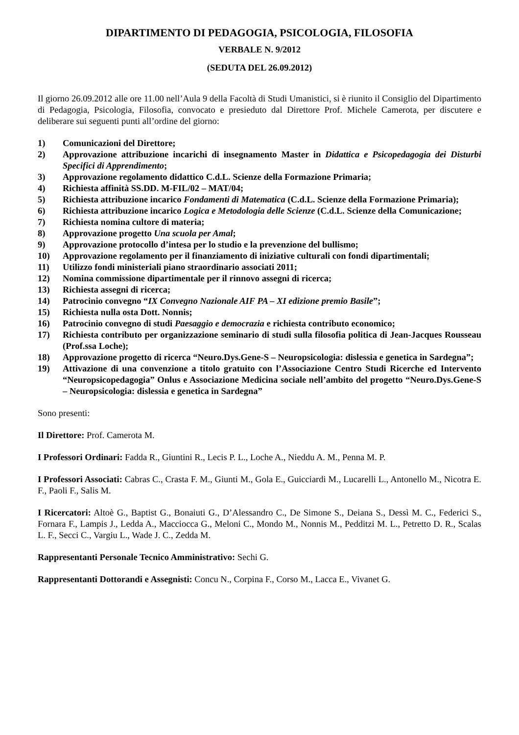DIPARTIMENTO DI PEDAGOGIA, PSICOLOGIA, FILOSOFIA
VERBALE N. 9/2012
(SEDUTA DEL 26.09.2012)
Il giorno 26.09.2012 alle ore 11.00 nell’Aula 9 della Facoltà di Studi Umanistici, si è riunito il Consiglio del Dipartimento di Pedagogia, Psicologia, Filosofia, convocato e presieduto dal Direttore Prof. Michele Camerota, per discutere e deliberare sui seguenti punti all’ordine del giorno:
1) Comunicazioni del Direttore;
2) Approvazione attribuzione incarichi di insegnamento Master in Didattica e Psicopedagogia dei Disturbi Specifici di Apprendimento;
3) Approvazione regolamento didattico C.d.L. Scienze della Formazione Primaria;
4) Richiesta affinità SS.DD. M-FIL/02 – MAT/04;
5) Richiesta attribuzione incarico Fondamenti di Matematica (C.d.L. Scienze della Formazione Primaria);
6) Richiesta attribuzione incarico Logica e Metodologia delle Scienze (C.d.L. Scienze della Comunicazione;
7) Richiesta nomina cultore di materia;
8) Approvazione progetto Una scuola per Amal;
9) Approvazione protocollo d’intesa per lo studio e la prevenzione del bullismo;
10) Approvazione regolamento per il finanziamento di iniziative culturali con fondi dipartimentali;
11) Utilizzo fondi ministeriali piano straordinario associati 2011;
12) Nomina commissione dipartimentale per il rinnovo assegni di ricerca;
13) Richiesta assegni di ricerca;
14) Patrocinio convegno “IX Convegno Nazionale AIF PA – XI edizione premio Basile”;
15) Richiesta nulla osta Dott. Nonnis;
16) Patrocinio convegno di studi Paesaggio e democrazia e richiesta contributo economico;
17) Richiesta contributo per organizzazione seminario di studi sulla filosofia politica di Jean-Jacques Rousseau (Prof.ssa Loche);
18) Approvazione progetto di ricerca “Neuro.Dys.Gene-S – Neuropsicologia: dislessia e genetica in Sardegna”;
19) Attivazione di una convenzione a titolo gratuito con l’Associazione Centro Studi Ricerche ed Intervento “Neuropsicopedagogia” Onlus e Associazione Medicina sociale nell’ambito del progetto “Neuro.Dys.Gene-S – Neuropsicologia: dislessia e genetica in Sardegna”
Sono presenti:
Il Direttore: Prof. Camerota M.
I Professori Ordinari: Fadda R., Giuntini R., Lecis P. L., Loche A., Nieddu A. M., Penna M. P.
I Professori Associati: Cabras C., Crasta F. M., Giunti M., Gola E., Guicciardi M., Lucarelli L., Antonello M., Nicotra E. F., Paoli F., Salis M.
I Ricercatori: Altoè G., Baptist G., Bonaiuti G., D’Alessandro C., De Simone S., Deiana S., Dessì M. C., Federici S., Fornara F., Lampis J., Ledda A., Macciocca G., Meloni C., Mondo M., Nonnis M., Pedditzi M. L., Petretto D. R., Scalas L. F., Secci C., Vargiu L., Wade J. C., Zedda M.
Rappresentanti Personale Tecnico Amministrativo: Sechi G.
Rappresentanti Dottorandi e Assegnisti: Concu N., Corpina F., Corso M., Lacca E., Vivanet G.